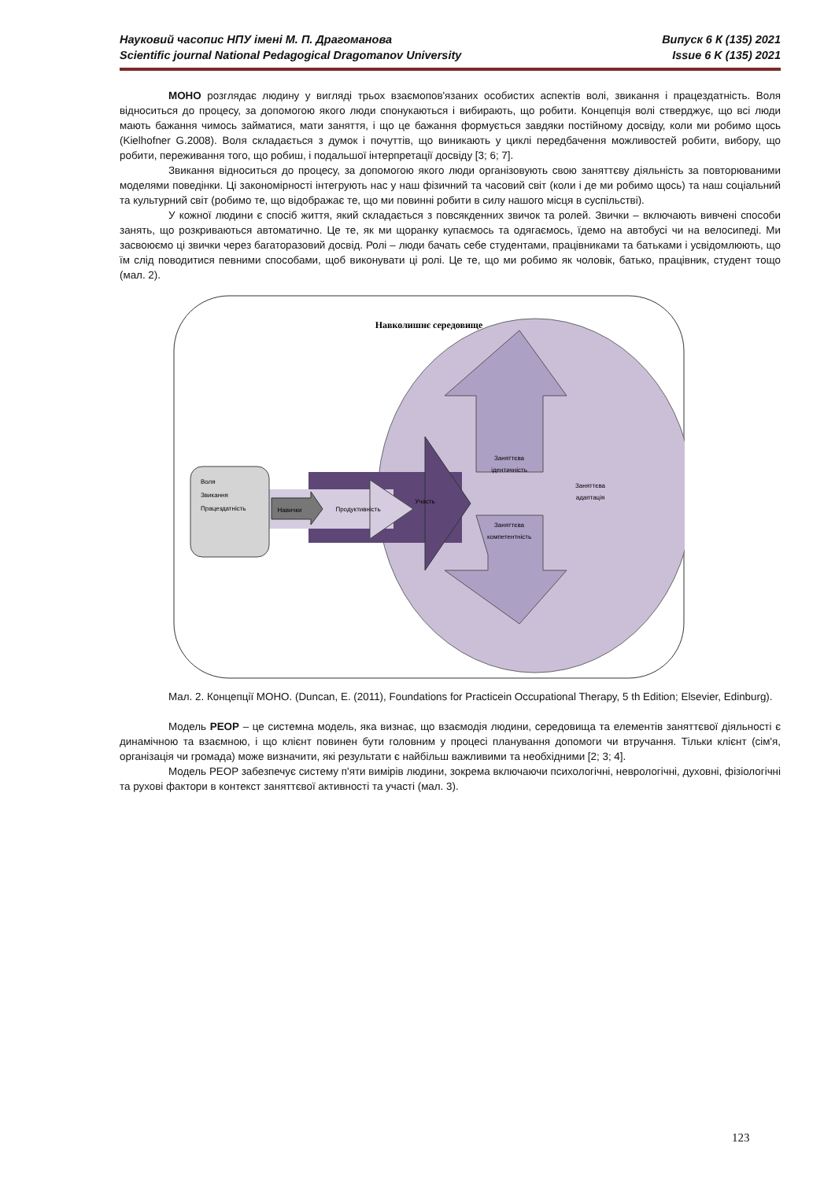Науковий часопис НПУ імені М. П. Драгоманова Випуск 6 К (135) 2021
Scientific journal National Pedagogical Dragomanov University Issue 6 K (135) 2021
МОНО розглядає людину у вигляді трьох взаємопов'язаних особистих аспектів волі, звикання і працездатність. Воля відноситься до процесу, за допомогою якого люди спонукаються і вибирають, що робити. Концепція волі стверджує, що всі люди мають бажання чимось займатися, мати заняття, і що це бажання формується завдяки постійному досвіду, коли ми робимо щось (Kielhofner G.2008). Воля складається з думок і почуттів, що виникають у циклі передбачення можливостей робити, вибору, що робити, переживання того, що робиш, і подальшої інтерпретації досвіду [3; 6; 7].
Звикання відноситься до процесу, за допомогою якого люди організовують свою заняттєву діяльність за повторюваними моделями поведінки. Ці закономірності інтегрують нас у наш фізичний та часовий світ (коли і де ми робимо щось) та наш соціальний та культурний світ (робимо те, що відображає те, що ми повинні робити в силу нашого місця в суспільстві).
У кожної людини є спосіб життя, який складається з повсякденних звичок та ролей. Звички – включають вивчені способи занять, що розкриваються автоматично. Це те, як ми щоранку купаємось та одягаємось, їдемо на автобусі чи на велосипеді. Ми засвоюємо ці звички через багаторазовий досвід. Ролі – люди бачать себе студентами, працівниками та батьками і усвідомлюють, що їм слід поводитися певними способами, щоб виконувати ці ролі. Це те, що ми робимо як чоловік, батько, працівник, студент тощо (мал. 2).
Навколишнє середовище
Заняттєва
ідентичність
Заняттєва
компетентність
Заняттєва
адаптація
Продуктивність
Участь
Навички
Воля
Звикання
Працездатність
Мал. 2. Концепції МОНО. (Duncan, E. (2011), Foundations for Practicein Occupational Therapy, 5 th Edition; Elsevier, Edinburg).
Модель PEOP – це системна модель, яка визнає, що взаємодія людини, середовища та елементів заняттєвої діяльності є динамічною та взаємною, і що клієнт повинен бути головним у процесі планування допомоги чи втручання. Тільки клієнт (сім'я, організація чи громада) може визначити, які результати є найбільш важливими та необхідними [2; 3; 4].
Модель PEOP забезпечує систему п'яти вимірів людини, зокрема включаючи психологічні, неврологічні, духовні, фізіологічні та рухові фактори в контекст заняттєвої активності та участі (мал. 3).
123